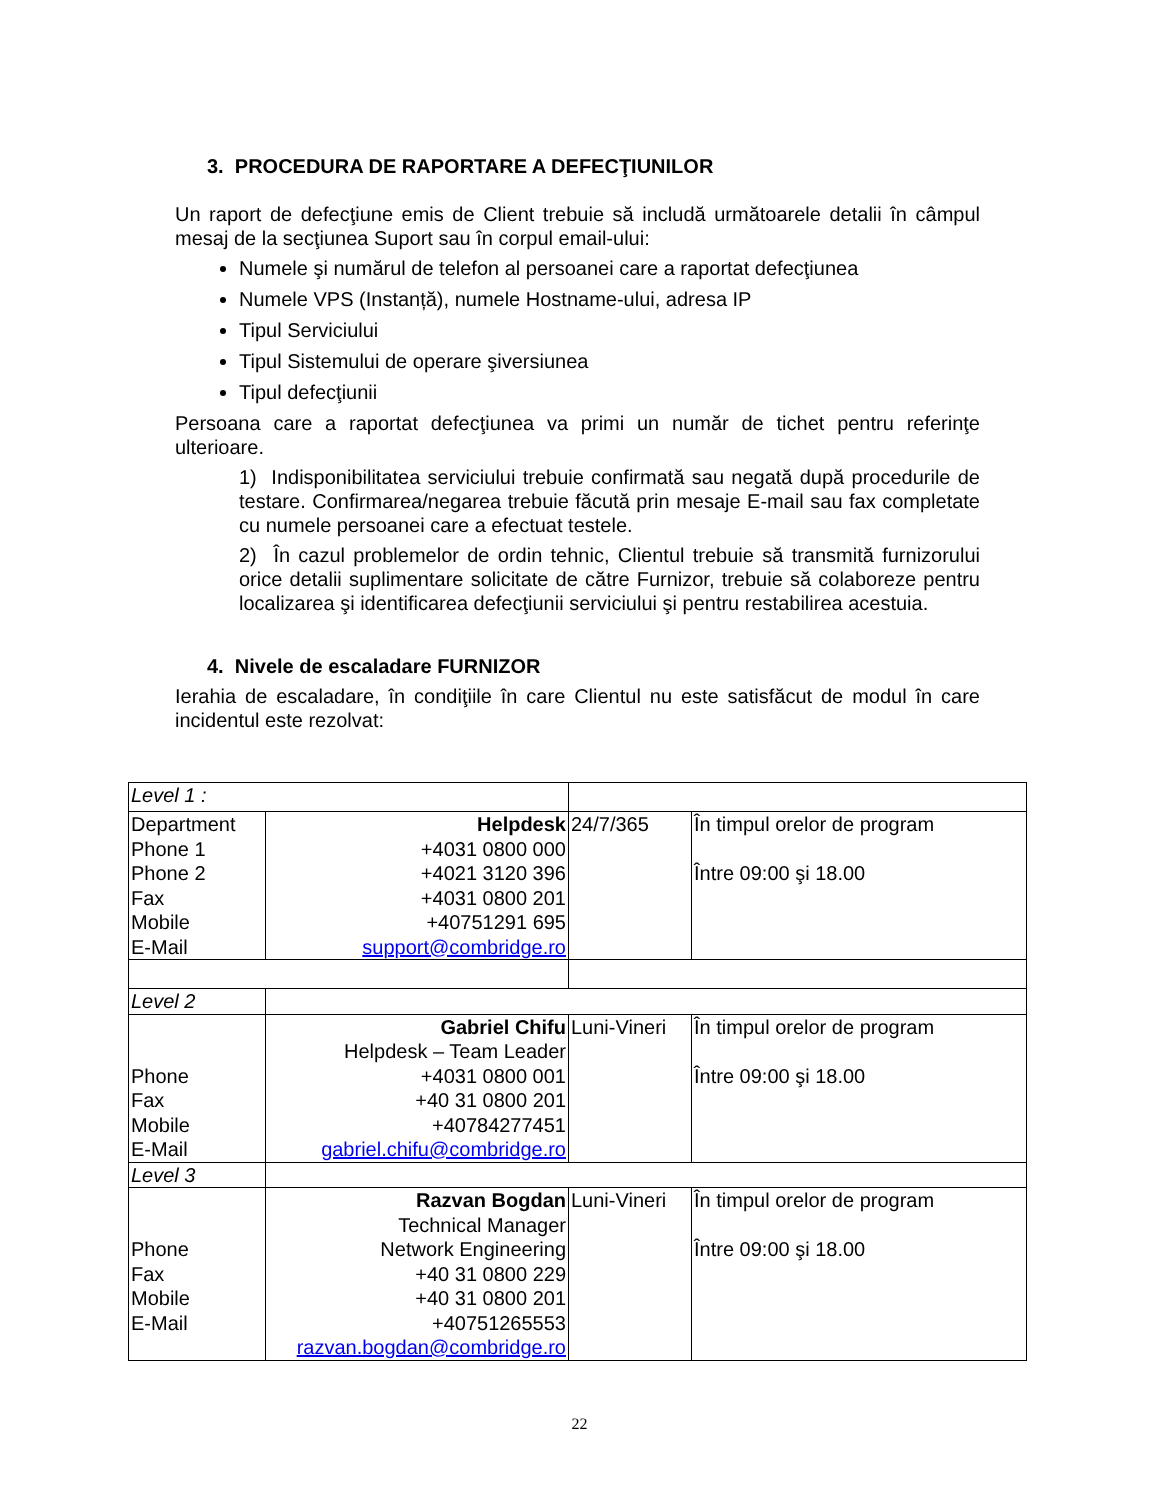3. PROCEDURA DE RAPORTARE A DEFECŢIUNILOR
Un raport de defecţiune emis de Client trebuie să includă următoarele detalii în câmpul mesaj de la secţiunea Suport sau în corpul email-ului:
Numele şi numărul de telefon al persoanei care a raportat defecţiunea
Numele VPS (Instanță), numele Hostname-ului, adresa IP
Tipul Serviciului
Tipul Sistemului de operare şiversiunea
Tipul defecţiunii
Persoana care a raportat defecţiunea va primi un număr de tichet pentru referinţe ulterioare.
1) Indisponibilitatea serviciului trebuie confirmată sau negată după procedurile de testare. Confirmarea/negarea trebuie făcută prin mesaje E-mail sau fax completate cu numele persoanei care a efectuat testele.
2) În cazul problemelor de ordin tehnic, Clientul trebuie să transmită furnizorului orice detalii suplimentare solicitate de către Furnizor, trebuie să colaboreze pentru localizarea şi identificarea defecţiunii serviciului şi pentru restabilirea acestuia.
4. Nivele de escaladare FURNIZOR
Ierahia de escaladare, în condiţiile în care Clientul nu este satisfăcut de modul în care incidentul este rezolvat:
| Level 1 : | | | |
| Department Phone 1 Phone 2 Fax Mobile E-Mail | Helpdesk +4031 0800 000 +4021 3120 396 +4031 0800 201 +40751291 695 support@combridge.ro | 24/7/365 | În timpul orelor de program Între 09:00 şi 18.00 |
| Level 2 | | | |
| Phone Fax Mobile E-Mail | Gabriel Chifu Helpdesk – Team Leader +4031 0800 001 +40 31 0800 201 +40784277451 gabriel.chifu@combridge.ro | Luni-Vineri | În timpul orelor de program Între 09:00 şi 18.00 |
| Level 3 | | | |
| Phone Fax Mobile E-Mail | Razvan Bogdan Technical Manager Network Engineering +40 31 0800 229 +40 31 0800 201 +40751265553 razvan.bogdan@combridge.ro | Luni-Vineri | În timpul orelor de program Între 09:00 şi 18.00 |
22